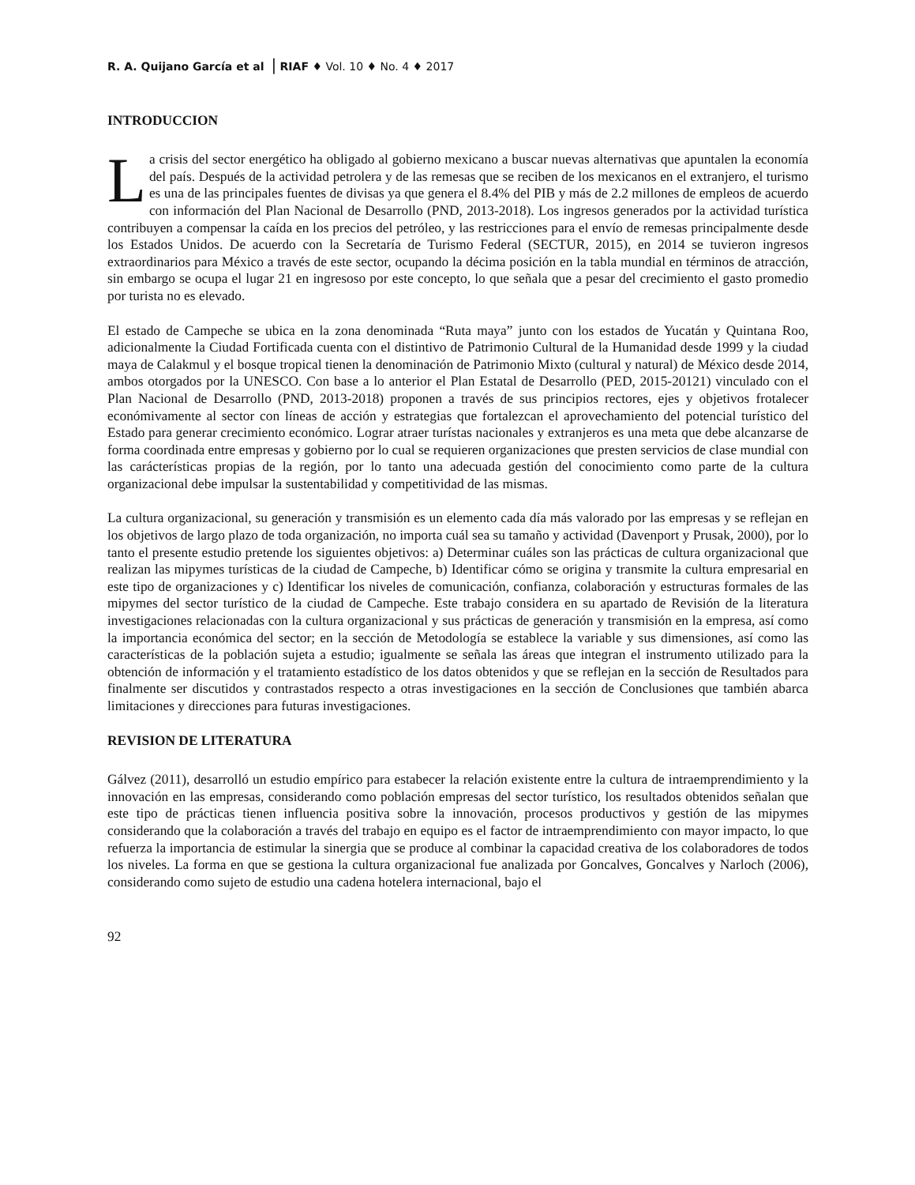R. A. Quijano García et al | RIAF ♦ Vol. 10 ♦ No. 4 ♦ 2017
INTRODUCCION
La crisis del sector energético ha obligado al gobierno mexicano a buscar nuevas alternativas que apuntalen la economía del país. Después de la actividad petrolera y de las remesas que se reciben de los mexicanos en el extranjero, el turismo es una de las principales fuentes de divisas ya que genera el 8.4% del PIB y más de 2.2 millones de empleos de acuerdo con información del Plan Nacional de Desarrollo (PND, 2013-2018). Los ingresos generados por la actividad turística contribuyen a compensar la caída en los precios del petróleo, y las restricciones para el envío de remesas principalmente desde los Estados Unidos. De acuerdo con la Secretaría de Turismo Federal (SECTUR, 2015), en 2014 se tuvieron ingresos extraordinarios para México a través de este sector, ocupando la décima posición en la tabla mundial en términos de atracción, sin embargo se ocupa el lugar 21 en ingresoso por este concepto, lo que señala que a pesar del crecimiento el gasto promedio por turista no es elevado.
El estado de Campeche se ubica en la zona denominada “Ruta maya” junto con los estados de Yucatán y Quintana Roo, adicionalmente la Ciudad Fortificada cuenta con el distintivo de Patrimonio Cultural de la Humanidad desde 1999 y la ciudad maya de Calakmul y el bosque tropical tienen la denominación de Patrimonio Mixto (cultural y natural) de México desde 2014, ambos otorgados por la UNESCO. Con base a lo anterior el Plan Estatal de Desarrollo (PED, 2015-20121) vinculado con el Plan Nacional de Desarrollo (PND, 2013-2018) proponen a través de sus principios rectores, ejes y objetivos frotalecer económivamente al sector con líneas de acción y estrategias que fortalezcan el aprovechamiento del potencial turístico del Estado para generar crecimiento económico. Lograr atraer turístas nacionales y extranjeros es una meta que debe alcanzarse de forma coordinada entre empresas y gobierno por lo cual se requieren organizaciones que presten servicios de clase mundial con las carácterísticas propias de la región, por lo tanto una adecuada gestión del conocimiento como parte de la cultura organizacional debe impulsar la sustentabilidad y competitividad de las mismas.
La cultura organizacional, su generación y transmisión es un elemento cada día más valorado por las empresas y se reflejan en los objetivos de largo plazo de toda organización, no importa cuál sea su tamaño y actividad (Davenport y Prusak, 2000), por lo tanto el presente estudio pretende los siguientes objetivos: a) Determinar cuáles son las prácticas de cultura organizacional que realizan las mipymes turísticas de la ciudad de Campeche, b) Identificar cómo se origina y transmite la cultura empresarial en este tipo de organizaciones y c) Identificar los niveles de comunicación, confianza, colaboración y estructuras formales de las mipymes del sector turístico de la ciudad de Campeche. Este trabajo considera en su apartado de Revisión de la literatura investigaciones relacionadas con la cultura organizacional y sus prácticas de generación y transmisión en la empresa, así como la importancia económica del sector; en la sección de Metodología se establece la variable y sus dimensiones, así como las características de la población sujeta a estudio; igualmente se señala las áreas que integran el instrumento utilizado para la obtención de información y el tratamiento estadístico de los datos obtenidos y que se reflejan en la sección de Resultados para finalmente ser discutidos y contrastados respecto a otras investigaciones en la sección de Conclusiones que también abarca limitaciones y direcciones para futuras investigaciones.
REVISION DE LITERATURA
Gálvez (2011), desarrolló un estudio empírico para estabecer la relación existente entre la cultura de intraemprendimiento y la innovación en las empresas, considerando como población empresas del sector turístico, los resultados obtenidos señalan que este tipo de prácticas tienen influencia positiva sobre la innovación, procesos productivos y gestión de las mipymes considerando que la colaboración a través del trabajo en equipo es el factor de intraemprendimiento con mayor impacto, lo que refuerza la importancia de estimular la sinergia que se produce al combinar la capacidad creativa de los colaboradores de todos los niveles. La forma en que se gestiona la cultura organizacional fue analizada por Goncalves, Goncalves y Narloch (2006), considerando como sujeto de estudio una cadena hotelera internacional, bajo el
92